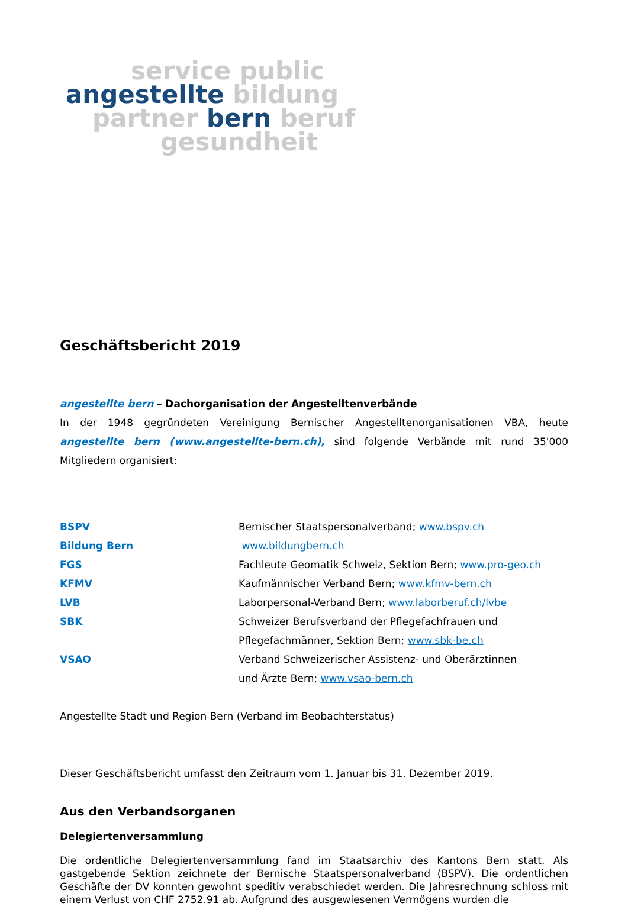service public
angestellte bildung
partner bern beruf
gesundheit
Geschäftsbericht 2019
angestellte bern – Dachorganisation der Angestelltenverbände
In der 1948 gegründeten Vereinigung Bernischer Angestelltenorganisationen VBA, heute angestellte bern (www.angestellte-bern.ch), sind folgende Verbände mit rund 35'000 Mitgliedern organisiert:
| BSPV | Bernischer Staatspersonalverband; www.bspv.ch |
| Bildung Bern | www.bildungbern.ch |
| FGS | Fachleute Geomatik Schweiz, Sektion Bern; www.pro-geo.ch |
| KFMV | Kaufmännischer Verband Bern; www.kfmv-bern.ch |
| LVB | Laborpersonal-Verband Bern; www.laborberuf.ch/lvbe |
| SBK | Schweizer Berufsverband der Pflegefachfrauen und Pflegefachmänner, Sektion Bern; www.sbk-be.ch |
| VSAO | Verband Schweizerischer Assistenz- und Oberärztinnen und Ärzte Bern; www.vsao-bern.ch |
Angestellte Stadt und Region Bern (Verband im Beobachterstatus)
Dieser Geschäftsbericht umfasst den Zeitraum vom 1. Januar bis 31. Dezember 2019.
Aus den Verbandsorganen
Delegiertenversammlung
Die ordentliche Delegiertenversammlung fand im Staatsarchiv des Kantons Bern statt. Als gastgebende Sektion zeichnete der Bernische Staatspersonalverband (BSPV). Die ordentlichen Geschäfte der DV konnten gewohnt speditiv verabschiedet werden. Die Jahresrechnung schloss mit einem Verlust von CHF 2752.91 ab. Aufgrund des ausgewiesenen Vermögens wurden die